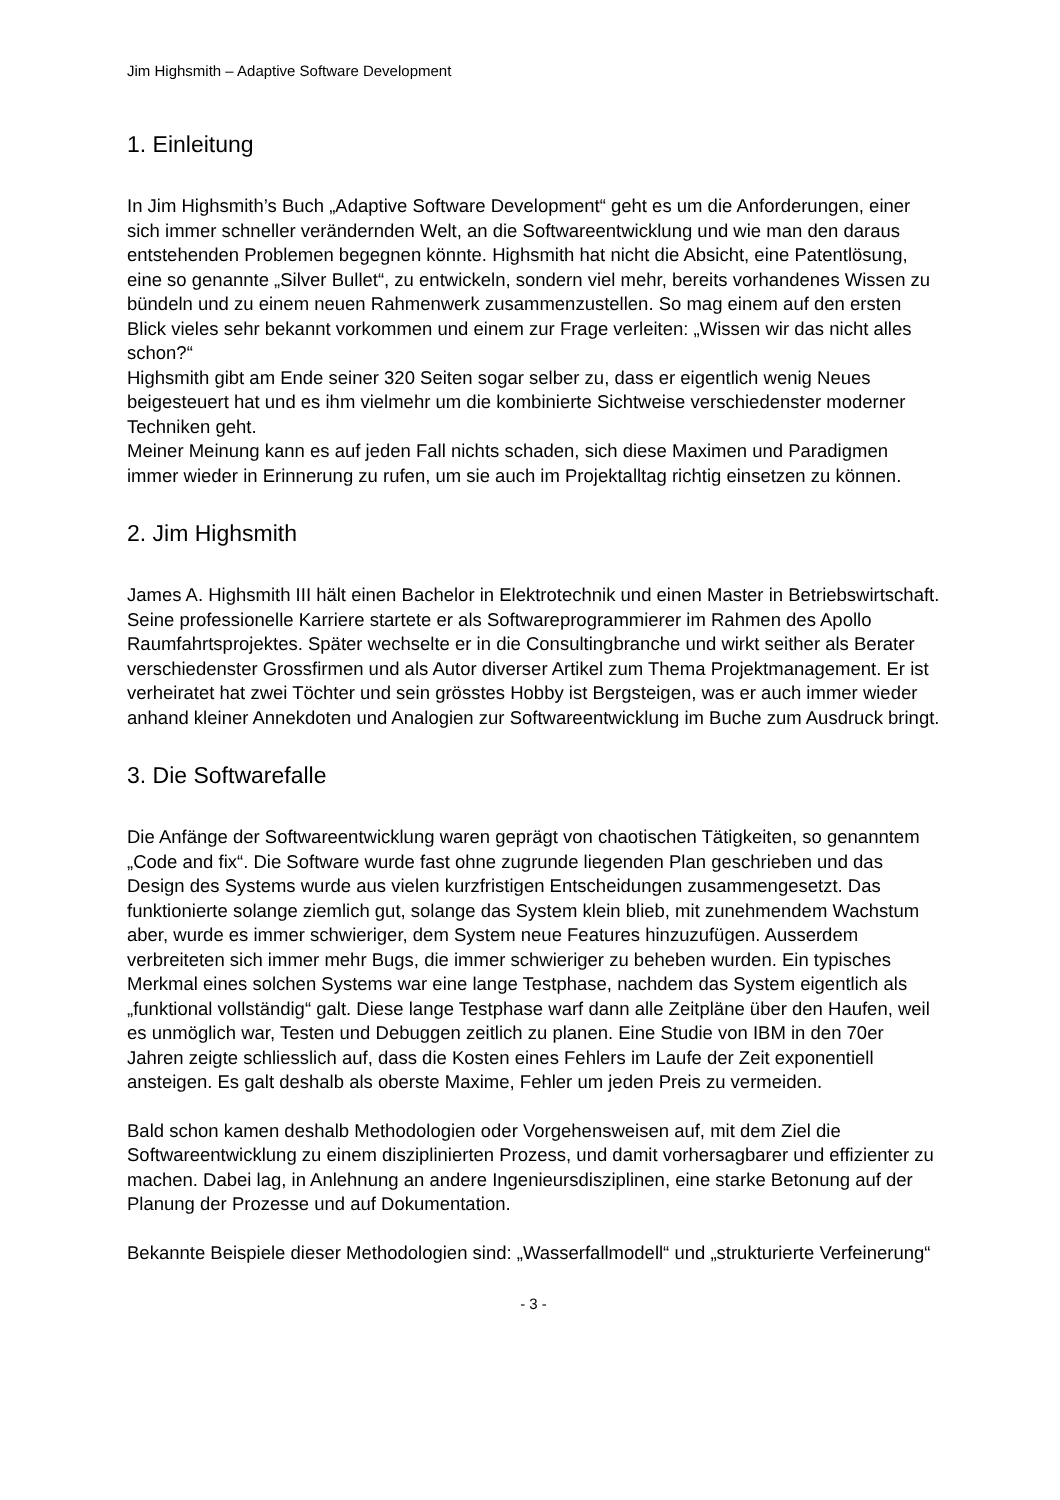Jim Highsmith – Adaptive Software Development
1. Einleitung
In Jim Highsmith’s Buch „Adaptive Software Development“ geht es um die Anforderungen, einer sich immer schneller verändernden Welt, an die Softwareentwicklung und wie man den daraus entstehenden Problemen begegnen könnte. Highsmith hat nicht die Absicht, eine Patentlösung, eine so genannte „Silver Bullet“, zu entwickeln, sondern viel mehr, bereits vorhandenes Wissen zu bündeln und zu einem neuen Rahmenwerk zusammenzustellen. So mag einem auf den ersten Blick vieles sehr bekannt vorkommen und einem zur Frage verleiten: „Wissen wir das nicht alles schon?“
Highsmith gibt am Ende seiner 320 Seiten sogar selber zu, dass er eigentlich wenig Neues beigesteuert hat und es ihm vielmehr um die kombinierte Sichtweise verschiedenster moderner Techniken geht.
Meiner Meinung kann es auf jeden Fall nichts schaden, sich diese Maximen und Paradigmen immer wieder in Erinnerung zu rufen, um sie auch im Projektalltag richtig einsetzen zu können.
2. Jim Highsmith
James A. Highsmith III hält einen Bachelor in Elektrotechnik und einen Master in Betriebswirtschaft. Seine professionelle Karriere startete er als Softwareprogrammierer im Rahmen des Apollo Raumfahrtsprojektes. Später wechselte er in die Consultingbranche und wirkt seither als Berater verschiedenster Grossfirmen und als Autor diverser Artikel zum Thema Projektmanagement. Er ist verheiratet hat zwei Töchter und sein grösstes Hobby ist Bergsteigen, was er auch immer wieder anhand kleiner Annekdoten und Analogien zur Softwareentwicklung im Buche zum Ausdruck bringt.
3. Die Softwarefalle
Die Anfänge der Softwareentwicklung waren geprägt von chaotischen Tätigkeiten, so genanntem „Code and fix“. Die Software wurde fast ohne zugrunde liegenden Plan geschrieben und das Design des Systems wurde aus vielen kurzfristigen Entscheidungen zusammengesetzt. Das funktionierte solange ziemlich gut, solange das System klein blieb, mit zunehmendem Wachstum aber, wurde es immer schwieriger, dem System neue Features hinzuzufügen. Ausserdem verbreiteten sich immer mehr Bugs, die immer schwieriger zu beheben wurden. Ein typisches Merkmal eines solchen Systems war eine lange Testphase, nachdem das System eigentlich als „funktional vollständig“ galt. Diese lange Testphase warf dann alle Zeitpläne über den Haufen, weil es unmöglich war, Testen und Debuggen zeitlich zu planen. Eine Studie von IBM in den 70er Jahren zeigte schliesslich auf, dass die Kosten eines Fehlers im Laufe der Zeit exponentiell ansteigen. Es galt deshalb als oberste Maxime, Fehler um jeden Preis zu vermeiden.
Bald schon kamen deshalb Methodologien oder Vorgehensweisen auf, mit dem Ziel die Softwareentwicklung zu einem disziplinierten Prozess, und damit vorhersagbarer und effizienter zu machen. Dabei lag, in Anlehnung an andere Ingenieursdisziplinen, eine starke Betonung auf der Planung der Prozesse und auf Dokumentation.
Bekannte Beispiele dieser Methodologien sind: „Wasserfallmodell“ und „strukturierte Verfeinerung“
- 3 -